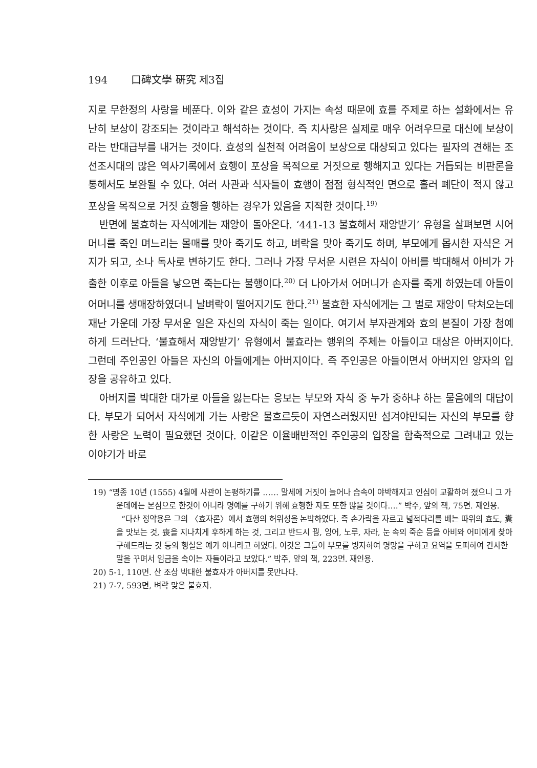194 口碑文學 硏究 제3집
지로 무한정의 사랑을 베푼다. 이와 같은 효성이 가지는 속성 때문에 효를 주제로 하는 설화에서는 유난히 보상이 강조되는 것이라고 해석하는 것이다. 즉 치사랑은 실제로 매우 어려우므로 대신에 보상이라는 반대급부를 내거는 것이다. 효성의 실천적 어려움이 보상으로 대상되고 있다는 필자의 견해는 조선조시대의 많은 역사기록에서 효행이 포상을 목적으로 거짓으로 행해지고 있다는 거듭되는 비판론을 통해서도 보완될 수 있다. 여러 사관과 식자들이 효행이 점점 형식적인 면으로 흘러 폐단이 적지 않고 포상을 목적으로 거짓 효행을 행하는 경우가 있음을 지적한 것이다.<sup>19)</sup>
반면에 불효하는 자식에게는 재앙이 돌아온다. ‘441-13 불효해서 재앙받기’ 유형을 살펴보면 시어머니를 죽인 며느리는 몰매를 맞아 죽기도 하고, 벼락을 맞아 죽기도 하며, 부모에게 몹시한 자식은 거지가 되고, 소나 독사로 변하기도 한다. 그러나 가장 무서운 시련은 자식이 아비를 박대해서 아비가 가출한 이후로 아들을 낳으면 죽는다는 불행이다.<sup>20)</sup> 더 나아가서 어머니가 손자를 죽게 하였는데 아들이 어머니를 생매장하였더니 날벼락이 떨어지기도 한다.<sup>21)</sup> 불효한 자식에게는 그 벌로 재앙이 닥쳐오는데 재난 가운데 가장 무서운 일은 자신의 자식이 죽는 일이다. 여기서 부자관계와 효의 본질이 가장 첨예하게 드러난다. ‘불효해서 재앙받기’ 유형에서 불효라는 행위의 주체는 아들이고 대상은 아버지이다. 그런데 주인공인 아들은 자신의 아들에게는 아버지이다. 즉 주인공은 아들이면서 아버지인 양자의 입장을 공유하고 있다.
아버지를 박대한 대가로 아들을 잃는다는 응보는 부모와 자식 중 누가 중하냐 하는 물음에의 대답이다. 부모가 되어서 자식에게 가는 사랑은 물흐르듯이 자연스러웠지만 섬겨야만되는 자신의 부모를 향한 사랑은 노력이 필요했던 것이다. 이같은 이율배반적인 주인공의 입장을 함축적으로 그려내고 있는 이야기가 바로
19) “명종 10년 (1555) 4월에 사관이 논평하기를 …… 말세에 거짓이 늘어나 습속이 야박해지고 인심이 교활하여 졌으니 그 가운데에는 본심으로 한것이 아니라 명예를 구하기 위해 효행한 자도 또한 많을 것이다….” 박주, 앞의 책, 75면. 재인용.
“다산 정약용은 그의 〈효자론〉에서 효행의 허위성을 논박하였다. 즉 손가락을 자르고 넓적다리를 베는 따위의 효도, 糞을 맛보는 것, 喪을 지나치게 후하게 하는 것, 그리고 반드시 꿩, 잉어, 노루, 자라, 눈 속의 죽순 등을 아비와 어미에게 찾아 구해드리는 것 등의 행실은 예가 아니라고 하였다. 이것은 그들이 부모를 빙자하여 명망을 구하고 요역을 도피하여 간사한 말을 꾸며서 임금을 속이는 자들이라고 보았다.” 박주, 앞의 책, 223면. 재인용.
20) 5-1, 110면. 산 조상 박대한 불효자가 아버지를 못만나다.
21) 7-7, 593면, 벼락 맞은 불효자.